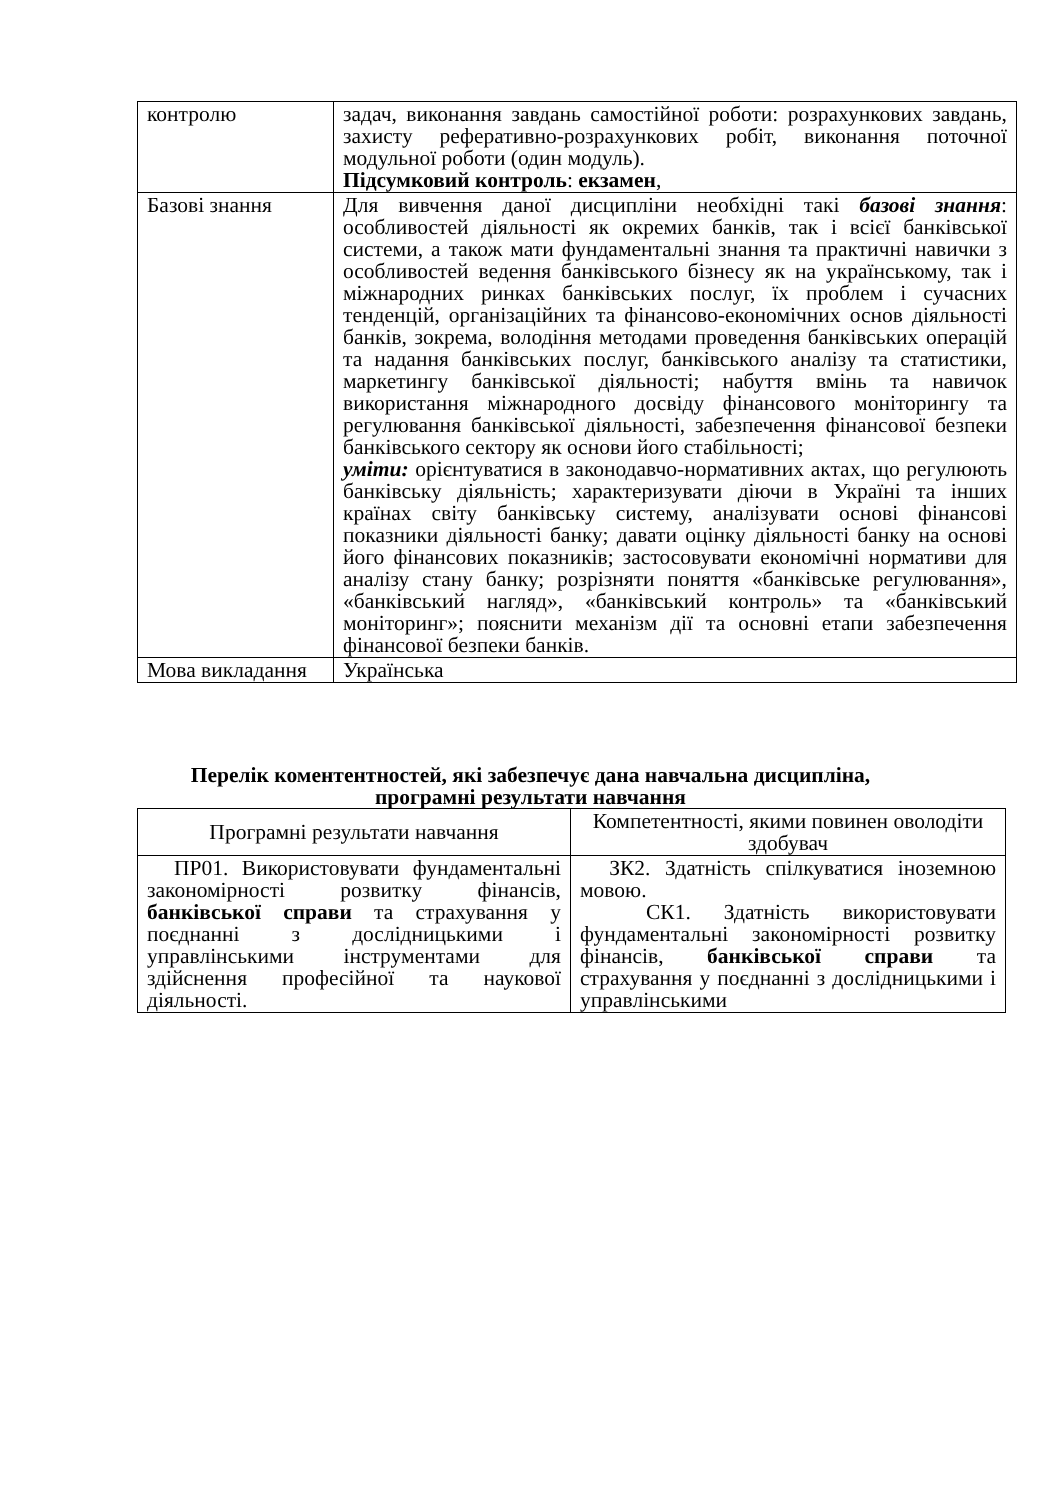| контролю | задач, виконання завдань самостійної роботи: розрахункових завдань, захисту реферативно-розрахункових робіт, виконання поточної модульної роботи (один модуль). Підсумковий контроль : екзамен , |
| Базові знання | Для вивчення даної дисципліни необхідні такі базові знання : особливостей діяльності як окремих банків, так і всієї банківської системи, а також мати фундаментальні знання та практичні навички з особливостей ведення банківського бізнесу як на українському, так і міжнародних ринках банківських послуг, їх проблем і сучасних тенденцій, організаційних та фінансово-економічних основ діяльності банків, зокрема, володіння методами проведення банківських операцій та надання банківських послуг, банківського аналізу та статистики, маркетингу банківської діяльності; набуття вмінь та навичок використання міжнародного досвіду фінансового моніторингу та регулювання банківської діяльності, забезпечення фінансової безпеки банківського сектору як основи його стабільності; уміти: орієнтуватися в законодавчо-нормативних актах, що регулюють банківську діяльність; характеризувати діючи в Україні та інших країнах світу банківську систему, аналізувати основі фінансові показники діяльності банку; давати оцінку діяльності банку на основі його фінансових показників; застосовувати економічні нормативи для аналізу стану банку; розрізняти поняття «банківське регулювання», «банківський нагляд», «банківський контроль» та «банківський моніторинг»; пояснити механізм дії та основні етапи забезпечення фінансової безпеки банків. |
| Мова викладання | Українська |
Перелік коментентностей, які забезпечує дана навчальна дисципліна,
програмні результати навчання
| Програмні результати навчання | Компетентності, якими повинен оволодіти здобувач |
| --- | --- |
| ПР01. Використовувати фундаментальні закономірності розвитку фінансів, банківської справи та страхування у поєднанні з дослідницькими і управлінськими інструментами для здійснення професійної та наукової діяльності. | ЗК2. Здатність спілкуватися іноземною мовою. СК1. Здатність використовувати фундаментальні закономірності розвитку фінансів, банківської справи та страхування у поєднанні з дослідницькими і управлінськими |